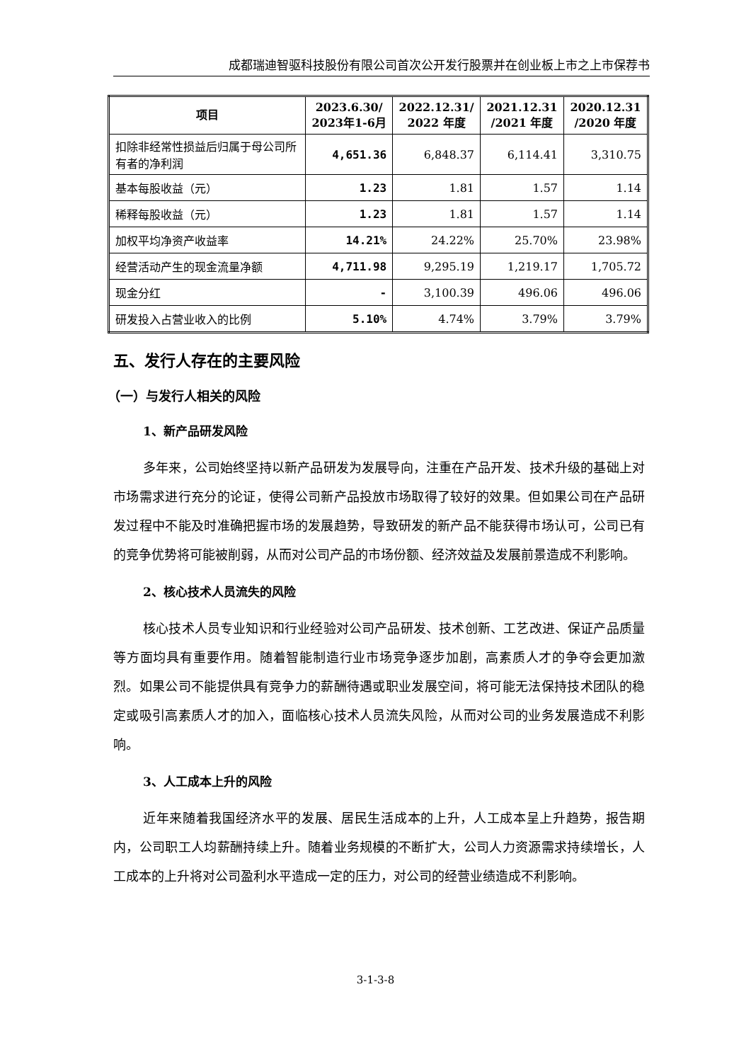成都瑞迪智驱科技股份有限公司首次公开发行股票并在创业板上市之上市保荐书
| 项目 | 2023.6.30/ 2023年1-6月 | 2022.12.31/ 2022 年度 | 2021.12.31 /2021 年度 | 2020.12.31 /2020 年度 |
| --- | --- | --- | --- | --- |
| 扣除非经常性损益后归属于母公司所有者的净利润 | 4,651.36 | 6,848.37 | 6,114.41 | 3,310.75 |
| 基本每股收益（元） | 1.23 | 1.81 | 1.57 | 1.14 |
| 稀释每股收益（元） | 1.23 | 1.81 | 1.57 | 1.14 |
| 加权平均净资产收益率 | 14.21% | 24.22% | 25.70% | 23.98% |
| 经营活动产生的现金流量净额 | 4,711.98 | 9,295.19 | 1,219.17 | 1,705.72 |
| 现金分红 | - | 3,100.39 | 496.06 | 496.06 |
| 研发投入占营业收入的比例 | 5.10% | 4.74% | 3.79% | 3.79% |
五、发行人存在的主要风险
（一）与发行人相关的风险
1、新产品研发风险
多年来，公司始终坚持以新产品研发为发展导向，注重在产品开发、技术升级的基础上对市场需求进行充分的论证，使得公司新产品投放市场取得了较好的效果。但如果公司在产品研发过程中不能及时准确把握市场的发展趋势，导致研发的新产品不能获得市场认可，公司已有的竞争优势将可能被削弱，从而对公司产品的市场份额、经济效益及发展前景造成不利影响。
2、核心技术人员流失的风险
核心技术人员专业知识和行业经验对公司产品研发、技术创新、工艺改进、保证产品质量等方面均具有重要作用。随着智能制造行业市场竞争逐步加剧，高素质人才的争夺会更加激烈。如果公司不能提供具有竞争力的薪酬待遇或职业发展空间，将可能无法保持技术团队的稳定或吸引高素质人才的加入，面临核心技术人员流失风险，从而对公司的业务发展造成不利影响。
3、人工成本上升的风险
近年来随着我国经济水平的发展、居民生活成本的上升，人工成本呈上升趋势，报告期内，公司职工人均薪酬持续上升。随着业务规模的不断扩大，公司人力资源需求持续增长，人工成本的上升将对公司盈利水平造成一定的压力，对公司的经营业绩造成不利影响。
3-1-3-8